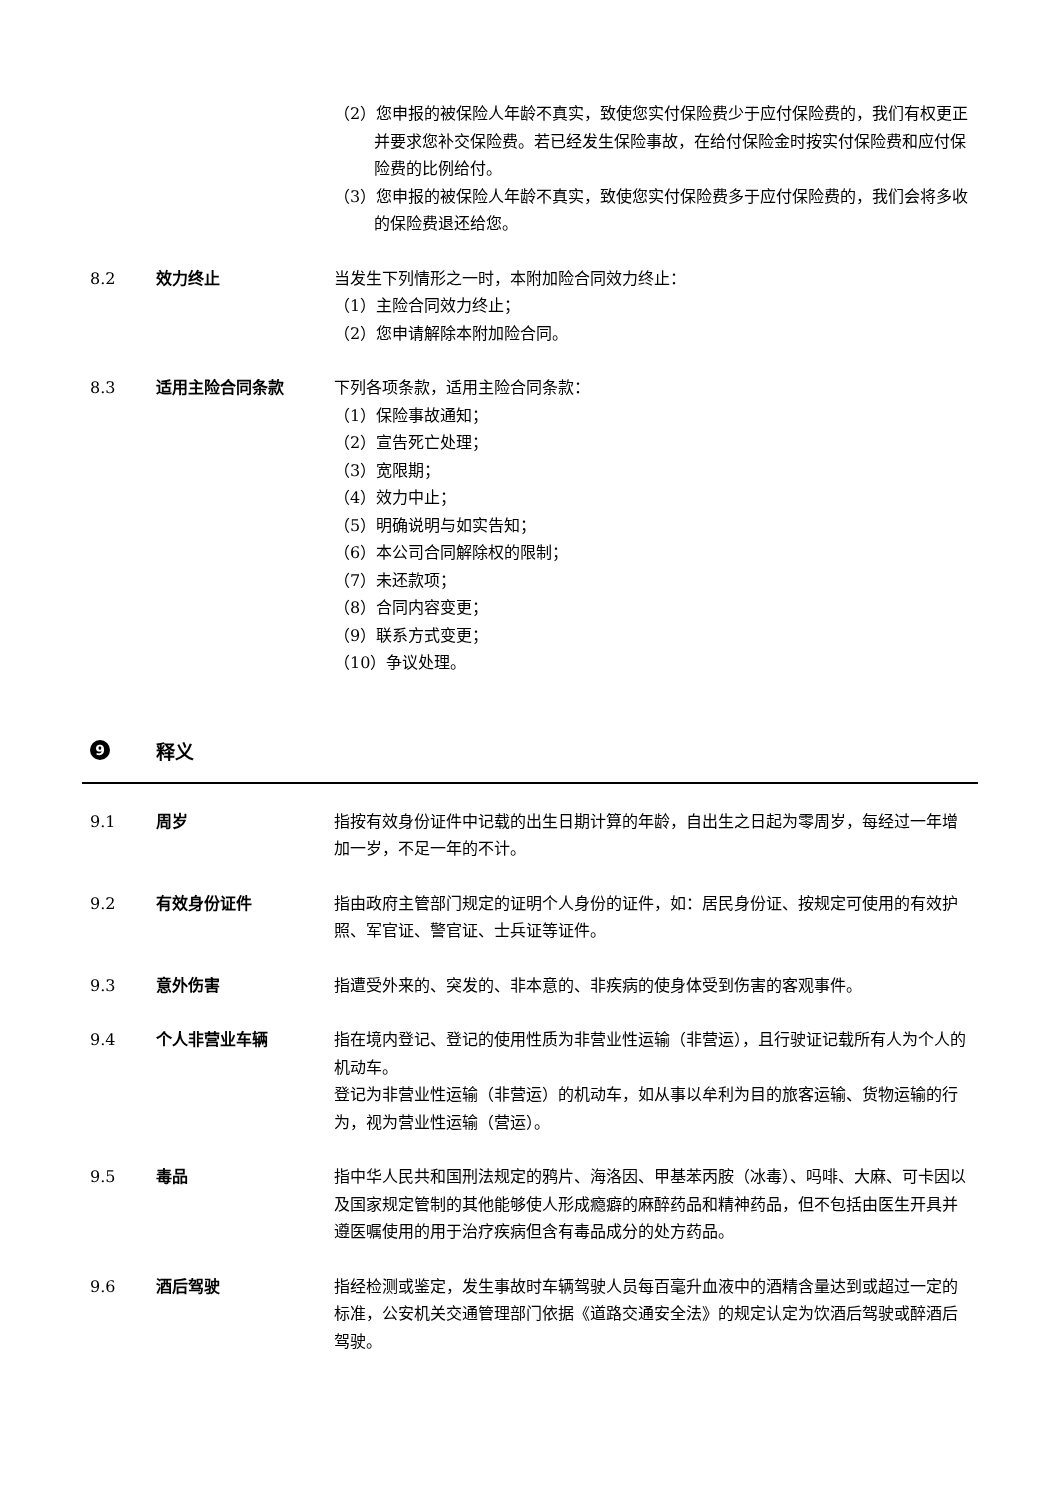（2）您申报的被保险人年龄不真实，致使您实付保险费少于应付保险费的，我们有权更正并要求您补交保险费。若已经发生保险事故，在给付保险金时按实付保险费和应付保险费的比例给付。
（3）您申报的被保险人年龄不真实，致使您实付保险费多于应付保险费的，我们会将多收的保险费退还给您。
8.2 效力终止 当发生下列情形之一时，本附加险合同效力终止：
（1）主险合同效力终止；
（2）您申请解除本附加险合同。
8.3 适用主险合同条款 下列各项条款，适用主险合同条款：
（1）保险事故通知；
（2）宣告死亡处理；
（3）宽限期；
（4）效力中止；
（5）明确说明与如实告知；
（6）本公司合同解除权的限制；
（7）未还款项；
（8）合同内容变更；
（9）联系方式变更；
（10）争议处理。
9 释义
9.1 周岁 指按有效身份证件中记载的出生日期计算的年龄，自出生之日起为零周岁，每经过一年增加一岁，不足一年的不计。
9.2 有效身份证件 指由政府主管部门规定的证明个人身份的证件，如：居民身份证、按规定可使用的有效护照、军官证、警官证、士兵证等证件。
9.3 意外伤害 指遭受外来的、突发的、非本意的、非疾病的使身体受到伤害的客观事件。
9.4 个人非营业车辆 指在境内登记、登记的使用性质为非营业性运输（非营运），且行驶证记载所有人为个人的机动车。
登记为非营业性运输（非营运）的机动车，如从事以牟利为目的旅客运输、货物运输的行为，视为营业性运输（营运）。
9.5 毒品 指中华人民共和国刑法规定的鸦片、海洛因、甲基苯丙胺（冰毒）、吗啡、大麻、可卡因以及国家规定管制的其他能够使人形成瘾癖的麻醉药品和精神药品，但不包括由医生开具并遵医嘱使用的用于治疗疾病但含有毒品成分的处方药品。
9.6 酒后驾驶 指经检测或鉴定，发生事故时车辆驾驶人员每百毫升血液中的酒精含量达到或超过一定的标准，公安机关交通管理部门依据《道路交通安全法》的规定认定为饮酒后驾驶或醉酒后驾驶。